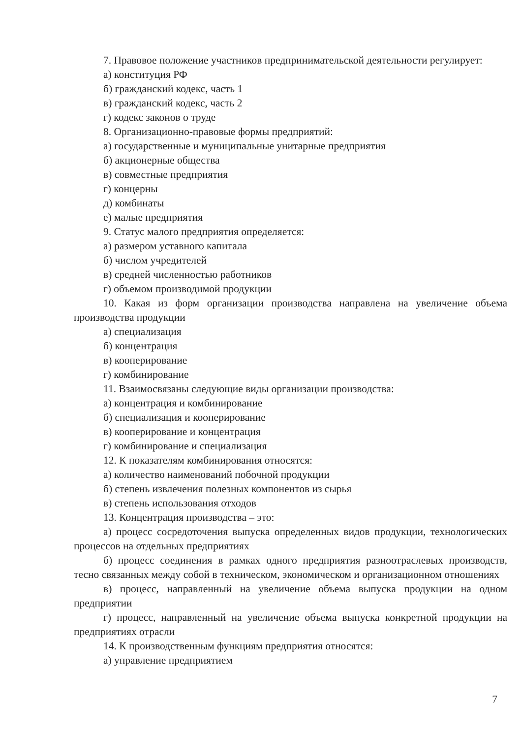7. Правовое положение участников предпринимательской деятельности регулирует:
а) конституция РФ
б) гражданский кодекс, часть 1
в) гражданский кодекс, часть 2
г) кодекс законов о труде
8. Организационно-правовые формы предприятий:
а) государственные и муниципальные унитарные предприятия
б) акционерные общества
в) совместные предприятия
г) концерны
д) комбинаты
е) малые предприятия
9. Статус малого предприятия определяется:
а) размером уставного капитала
б) числом учредителей
в) средней численностью работников
г) объемом производимой продукции
10. Какая из форм организации производства направлена на увеличение объема производства продукции
а) специализация
б) концентрация
в) кооперирование
г) комбинирование
11. Взаимосвязаны следующие виды организации производства:
а) концентрация и комбинирование
б) специализация и кооперирование
в) кооперирование и концентрация
г) комбинирование и специализация
12. К показателям комбинирования относятся:
а) количество наименований побочной продукции
б) степень извлечения полезных компонентов из сырья
в) степень использования отходов
13. Концентрация производства – это:
а) процесс сосредоточения выпуска определенных видов продукции, технологических процессов на отдельных предприятиях
б) процесс соединения в рамках одного предприятия разноотраслевых производств, тесно связанных между собой в техническом, экономическом и организационном отношениях
в) процесс, направленный на увеличение объема выпуска продукции на одном предприятии
г) процесс, направленный на увеличение объема выпуска конкретной продукции на предприятиях отрасли
14. К производственным функциям предприятия относятся:
а) управление предприятием
7